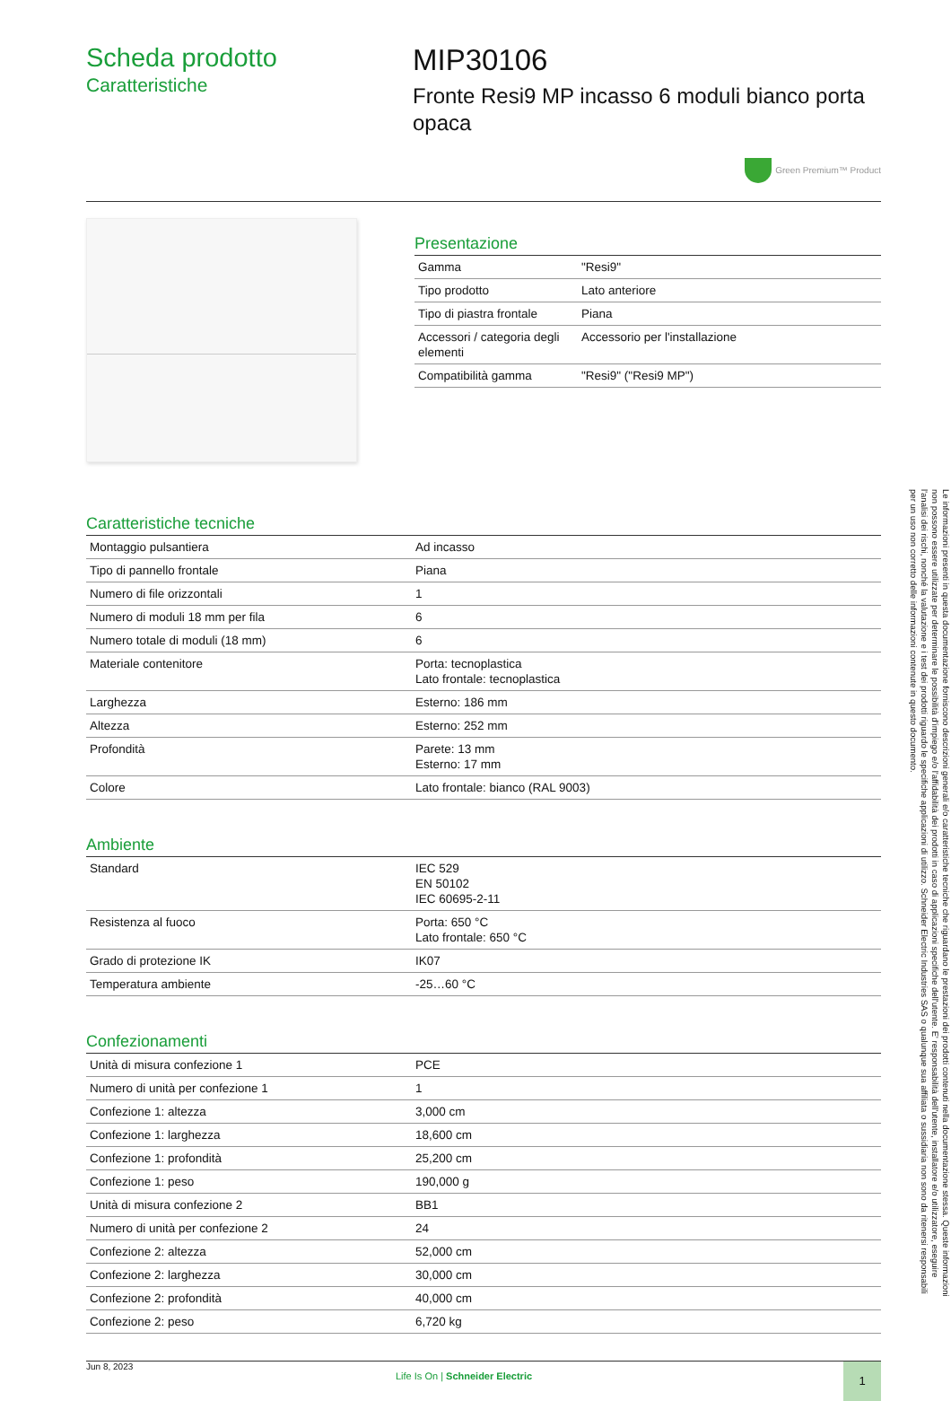Scheda prodotto
Caratteristiche
MIP30106
Fronte Resi9 MP incasso 6 moduli bianco porta opaca
Green Premium™ Product
Presentazione
| Gamma | "Resi9" |
| Tipo prodotto | Lato anteriore |
| Tipo di piastra frontale | Piana |
| Accessori / categoria degli elementi | Accessorio per l'installazione |
| Compatibilità gamma | "Resi9" ("Resi9 MP") |
Caratteristiche tecniche
| Montaggio pulsantiera | Ad incasso |
| Tipo di pannello frontale | Piana |
| Numero di file orizzontali | 1 |
| Numero di moduli 18 mm per fila | 6 |
| Numero totale di moduli (18 mm) | 6 |
| Materiale contenitore | Porta: tecnoplastica Lato frontale: tecnoplastica |
| Larghezza | Esterno: 186 mm |
| Altezza | Esterno: 252 mm |
| Profondità | Parete: 13 mm Esterno: 17 mm |
| Colore | Lato frontale: bianco (RAL 9003) |
Ambiente
| Standard | IEC 529 EN 50102 IEC 60695-2-11 |
| Resistenza al fuoco | Porta: 650 °C Lato frontale: 650 °C |
| Grado di protezione IK | IK07 |
| Temperatura ambiente | -25…60 °C |
Confezionamenti
| Unità di misura confezione 1 | PCE |
| Numero di unità per confezione 1 | 1 |
| Confezione 1: altezza | 3,000 cm |
| Confezione 1: larghezza | 18,600 cm |
| Confezione 1: profondità | 25,200 cm |
| Confezione 1: peso | 190,000 g |
| Unità di misura confezione 2 | BB1 |
| Numero di unità per confezione 2 | 24 |
| Confezione 2: altezza | 52,000 cm |
| Confezione 2: larghezza | 30,000 cm |
| Confezione 2: profondità | 40,000 cm |
| Confezione 2: peso | 6,720 kg |
Jun 8, 2023
Life Is On | Schneider Electric
1
Le informazioni presenti in questa documentazione forniscono descrizioni generali e/o caratteristiche tecniche che riguardano le prestazioni dei prodotti contenuti nella documentazione stessa. Queste informazioni non possono essere utilizzate per determinare le possibilità d'impiego e/o l'affidabilità dei prodotti in caso di applicazioni specifiche dell'utente. E' responsabilità dell'utente, installatore e/o utilizzatore, eseguire l'analisi dei rischi, nonché la valutazione e i test dei prodotti riguardo le specifiche applicazioni di utilizzo. Schneider Electric Industries SAS o qualunque sua affiliata o sussidiaria non sono da ritenersi responsabili per un uso non corretto delle informazioni contenute in questo documento.